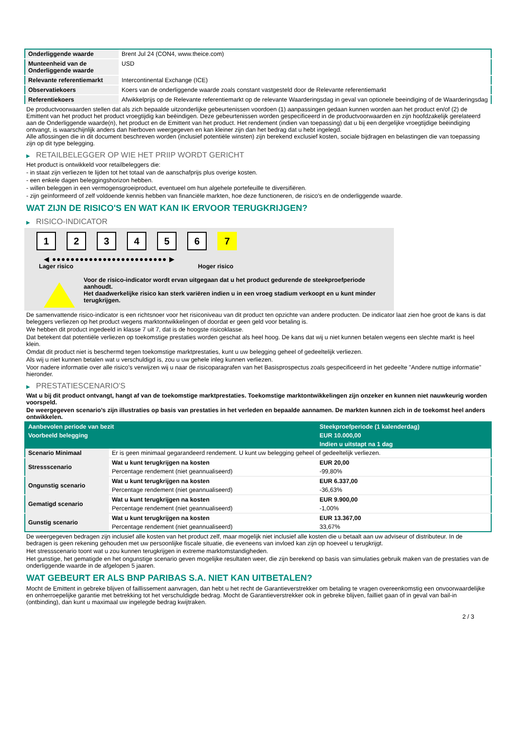| Onderliggende waarde | Brent Jul 24 (CON4, www.theice.com) |
| Munteenheid van de Onderliggende waarde | USD |
| Relevante referentiemarkt | Intercontinental Exchange (ICE) |
| Observatiekoers | Koers van de onderliggende waarde zoals constant vastgesteld door de Relevante referentiemarkt |
| Referentiekoers | Afwikkelprijs op de Relevante referentiemarkt op de relevante Waarderingsdag in geval van optionele beeindiging of de Waarderingsdag |
De productvoorwaarden stellen dat als zich bepaalde uitzonderlijke gebeurtenissen voordoen (1) aanpassingen gedaan kunnen worden aan het product en/of (2) de Emittent van het product het product vroegtijdig kan beëindigen. Deze gebeurtenissen worden gespecificeerd in de productvoorwaarden en zijn hoofdzakelijk gerelateerd aan de Onderliggende waarde(n), het product en de Emittent van het product. Het rendement (indien van toepassing) dat u bij een dergelijke vroegtijdige beëindiging ontvangt, is waarschijnlijk anders dan hierboven weergegeven en kan kleiner zijn dan het bedrag dat u hebt ingelegd.
Alle aflossingen die in dit document beschreven worden (inclusief potentiële winsten) zijn berekend exclusief kosten, sociale bijdragen en belastingen die van toepassing zijn op dit type belegging.
▶ RETAILBELEGGER OP WIE HET PRIIP WORDT GERICHT
Het product is ontwikkeld voor retailbeleggers die:
- in staat zijn verliezen te lijden tot het totaal van de aanschafprijs plus overige kosten.
- een enkele dagen beleggingshorizon hebben.
- willen beleggen in een vermogensgroeiproduct, eventueel om hun algehele portefeuille te diversifiëren.
- zijn geïnformeerd of zelf voldoende kennis hebben van financiële markten, hoe deze functioneren, de risico's en de onderliggende waarde.
WAT ZIJN DE RISICO'S EN WAT KAN IK ERVOOR TERUGKRIJGEN?
▶ RISICO-INDICATOR
1 2 3 4 5 6 7
◀ ●●●●●●●●●●●●●●●●●●●●●●●●● ▶
Lager risico Hoger risico
Voor de risico-indicator wordt ervan uitgegaan dat u het product gedurende de steekproefperiode aanhoudt.
Het daadwerkelijke risico kan sterk variëren indien u in een vroeg stadium verkoopt en u kunt minder terugkrijgen.
De samenvattende risico-indicator is een richtsnoer voor het risiconiveau van dit product ten opzichte van andere producten. De indicator laat zien hoe groot de kans is dat beleggers verliezen op het product wegens marktontwikkelingen of doordat er geen geld voor betaling is.
We hebben dit product ingedeeld in klasse 7 uit 7, dat is de hoogste risicoklasse.
Dat betekent dat potentiële verliezen op toekomstige prestaties worden geschat als heel hoog. De kans dat wij u niet kunnen betalen wegens een slechte markt is heel klein.
Omdat dit product niet is beschermd tegen toekomstige marktprestaties, kunt u uw belegging geheel of gedeeltelijk verliezen.
Als wij u niet kunnen betalen wat u verschuldigd is, zou u uw gehele inleg kunnen verliezen.
Voor nadere informatie over alle risico's verwijzen wij u naar de risicoparagrafen van het Basisprospectus zoals gespecificeerd in het gedeelte "Andere nuttige informatie" hieronder.
▶ PRESTATIESCENARIO'S
Wat u bij dit product ontvangt, hangt af van de toekomstige marktprestaties. Toekomstige marktontwikkelingen zijn onzeker en kunnen niet nauwkeurig worden voorspeld.
De weergegeven scenario’s zijn illustraties op basis van prestaties in het verleden en bepaalde aannamen. De markten kunnen zich in de toekomst heel anders ontwikkelen.
| Aanbevolen periode van bezit | | Steekproefperiode (1 kalenderdag) |
| Voorbeeld belegging | | EUR 10.000,00 |
| | | Indien u uitstapt na 1 dag |
| Scenario Minimaal | Er is geen minimaal gegarandeerd rendement. U kunt uw belegging geheel of gedeeltelijk verliezen. | |
| Stressscenario | Wat u kunt terugkrijgen na kosten | EUR 20,00 |
| | Percentage rendement (niet geannualiseerd) | -99,80% |
| Ongunstig scenario | Wat u kunt terugkrijgen na kosten | EUR 6.337,00 |
| | Percentage rendement (niet geannualiseerd) | -36,63% |
| Gematigd scenario | Wat u kunt terugkrijgen na kosten | EUR 9.900,00 |
| | Percentage rendement (niet geannualiseerd) | -1,00% |
| Gunstig scenario | Wat u kunt terugkrijgen na kosten | EUR 13.367,00 |
| | Percentage rendement (niet geannualiseerd) | 33,67% |
De weergegeven bedragen zijn inclusief alle kosten van het product zelf, maar mogelijk niet inclusief alle kosten die u betaalt aan uw adviseur of distributeur. In de bedragen is geen rekening gehouden met uw persoonlijke fiscale situatie, die eveneens van invloed kan zijn op hoeveel u terugkrijgt.
Het stressscenario toont wat u zou kunnen terugkrijgen in extreme marktomstandigheden.
Het gunstige, het gematigde en het ongunstige scenario geven mogelijke resultaten weer, die zijn berekend op basis van simulaties gebruik maken van de prestaties van de onderliggende waarde in de afgelopen 5 jaaren.
WAT GEBEURT ER ALS BNP PARIBAS S.A. NIET KAN UITBETALEN?
Mocht de Emittent in gebreke blijven of faillissement aanvragen, dan hebt u het recht de Garantieverstrekker om betaling te vragen overeenkomstig een onvoorwaardelijke en onherroepelijke garantie met betrekking tot het verschuldigde bedrag. Mocht de Garantieverstrekker ook in gebreke blijven, failliet gaan of in geval van bail-in (ontbinding), dan kunt u maximaal uw ingelegde bedrag kwijtraken.
2 / 3